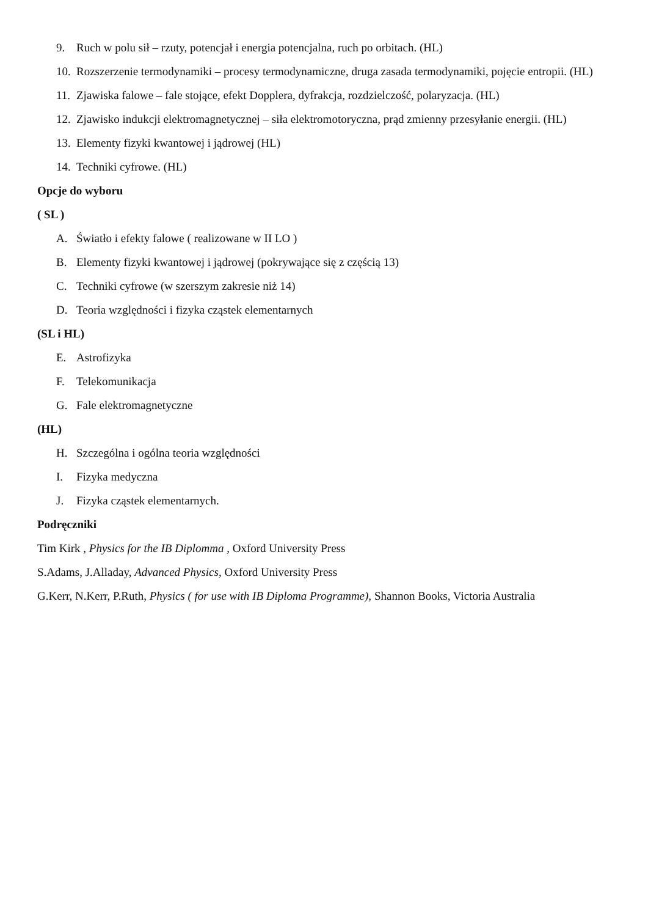9. Ruch w polu sił – rzuty, potencjał i energia potencjalna, ruch po orbitach. (HL)
10. Rozszerzenie termodynamiki – procesy termodynamiczne, druga zasada termodynamiki, pojęcie entropii. (HL)
11. Zjawiska falowe – fale stojące, efekt Dopplera, dyfrakcja, rozdzielczość, polaryzacja. (HL)
12. Zjawisko indukcji elektromagnetycznej – siła elektromotoryczna, prąd zmienny przesyłanie energii. (HL)
13. Elementy fizyki kwantowej i jądrowej (HL)
14. Techniki cyfrowe. (HL)
Opcje do wyboru
( SL )
A. Światło i efekty falowe ( realizowane w II LO )
B. Elementy fizyki kwantowej i jądrowej (pokrywające się z częścią 13)
C. Techniki cyfrowe (w szerszym zakresie niż 14)
D. Teoria względności i fizyka cząstek elementarnych
(SL i HL)
E. Astrofizyka
F. Telekomunikacja
G. Fale elektromagnetyczne
(HL)
H. Szczególna i ogólna teoria względności
I. Fizyka medyczna
J. Fizyka cząstek elementarnych.
Podręczniki
Tim Kirk , Physics for the IB Diplomma , Oxford University Press
S.Adams, J.Alladay, Advanced Physics, Oxford University Press
G.Kerr, N.Kerr, P.Ruth, Physics ( for use with IB Diploma Programme), Shannon Books, Victoria Australia